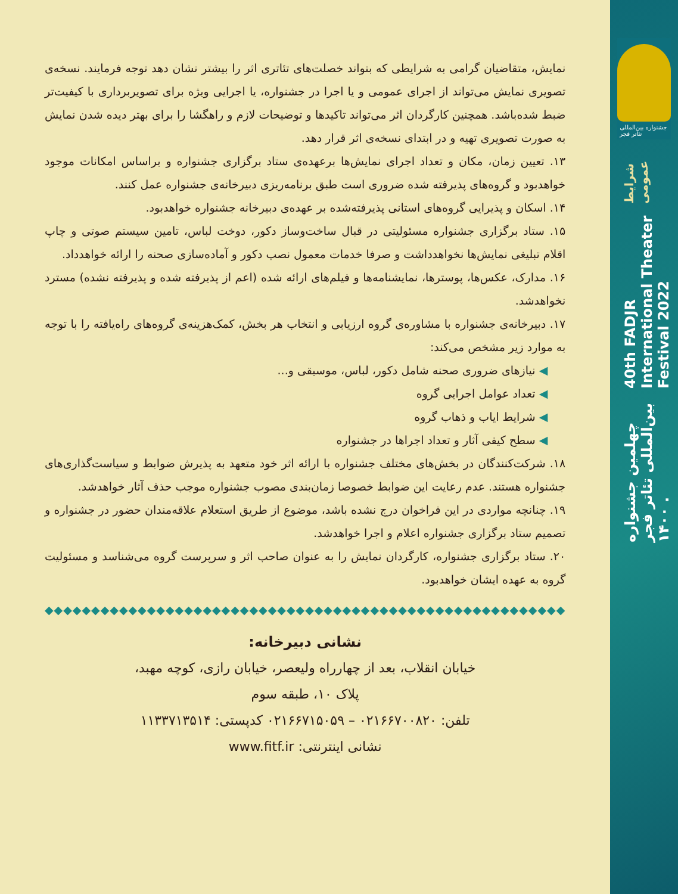نمایش، متقاضیان گرامی به شرایطی که بتواند خصلت‌های تئاتری اثر را بیشتر نشان دهد توجه فرمایند. نسخه‌ی تصویری نمایش می‌تواند از اجرای عمومی و یا اجرا در جشنواره، یا اجرایی ویژه برای تصویربرداری با کیفیت‌تر ضبط شده‌باشد. همچنین کارگردان اثر می‌تواند تاکیدها و توضیحات لازم و راهگشا را برای بهتر دیده شدن نمایش به صورت تصویری تهیه و در ابتدای نسخه‌ی اثر قرار دهد.
۱۳. تعیین زمان، مکان و تعداد اجرای نمایش‌ها برعهده‌ی ستاد برگزاری جشنواره و براساس امکانات موجود خواهدبود و گروه‌های پذیرفته شده ضروری است طبق برنامه‌ریزی دبیرخانه‌ی جشنواره عمل کنند.
۱۴. اسکان و پذیرایی گروه‌های استانی پذیرفته‌شده بر عهده‌ی دبیرخانه جشنواره خواهدبود.
۱۵. ستاد برگزاری جشنواره مسئولیتی در قبال ساخت‌وساز دکور، دوخت لباس، تامین سیستم صوتی و چاپ اقلام تبلیغی نمایش‌ها نخواهدداشت و صرفا خدمات معمول نصب دکور و آماده‌سازی صحنه را ارائه خواهدداد.
۱۶. مدارک، عکس‌ها، پوسترها، نمایشنامه‌ها و فیلم‌های ارائه شده (اعم از پذیرفته شده و پذیرفته نشده) مسترد نخواهدشد.
۱۷. دبیرخانه‌ی جشنواره با مشاوره‌ی گروه ارزیابی و انتخاب هر بخش، کمک‌هزینه‌ی گروه‌های راه‌یافته را با توجه به موارد زیر مشخص می‌کند:
◀ نیازهای ضروری صحنه شامل دکور، لباس، موسیقی و...
◀ تعداد عوامل اجرایی گروه
◀ شرایط ایاب و ذهاب گروه
◀ سطح کیفی آثار و تعداد اجراها در جشنواره
۱۸. شرکت‌کنندگان در بخش‌های مختلف جشنواره با ارائه اثر خود متعهد به پذیرش ضوابط و سیاست‌گذاری‌های جشنواره هستند. عدم رعایت این ضوابط خصوصا زمان‌بندی مصوب جشنواره موجب حذف آثار خواهدشد.
۱۹. چنانچه مواردی در این فراخوان درج نشده باشد، موضوع از طریق استعلام علاقه‌مندان حضور در جشنواره و تصمیم ستاد برگزاری جشنواره اعلام و اجرا خواهدشد.
۲۰. ستاد برگزاری جشنواره، کارگردان نمایش را به عنوان صاحب اثر و سرپرست گروه می‌شناسد و مسئولیت گروه به عهده ایشان خواهدبود.
◆◆◆◆◆◆◆◆◆◆◆◆◆◆◆◆◆◆◆◆◆◆◆◆◆◆◆◆◆◆◆◆◆◆◆◆◆◆◆◆◆◆◆◆◆◆◆◆◆◆◆◆◆◆◆◆
نشانی دبیرخانه:
خیابان انقلاب، بعد از چهارراه ولیعصر، خیابان رازی، کوچه مهبد،
پلاک ۱۰، طبقه سوم
تلفن: ۰۲۱۶۶۷۰۰۸۲۰ – ۰۲۱۶۶۷۱۵۰۵۹ کدپستی: ۱۱۳۳۷۱۳۵۱۴
نشانی اینترنتی: www.fitf.ir
جشنواره بین‌المللی تئاتر فجر
چهلمین جشنواره بین‌المللی تئاتر فجر . ۱۴۰۰
40th FADJR International Theater Festival 2022
شرایط عمومی